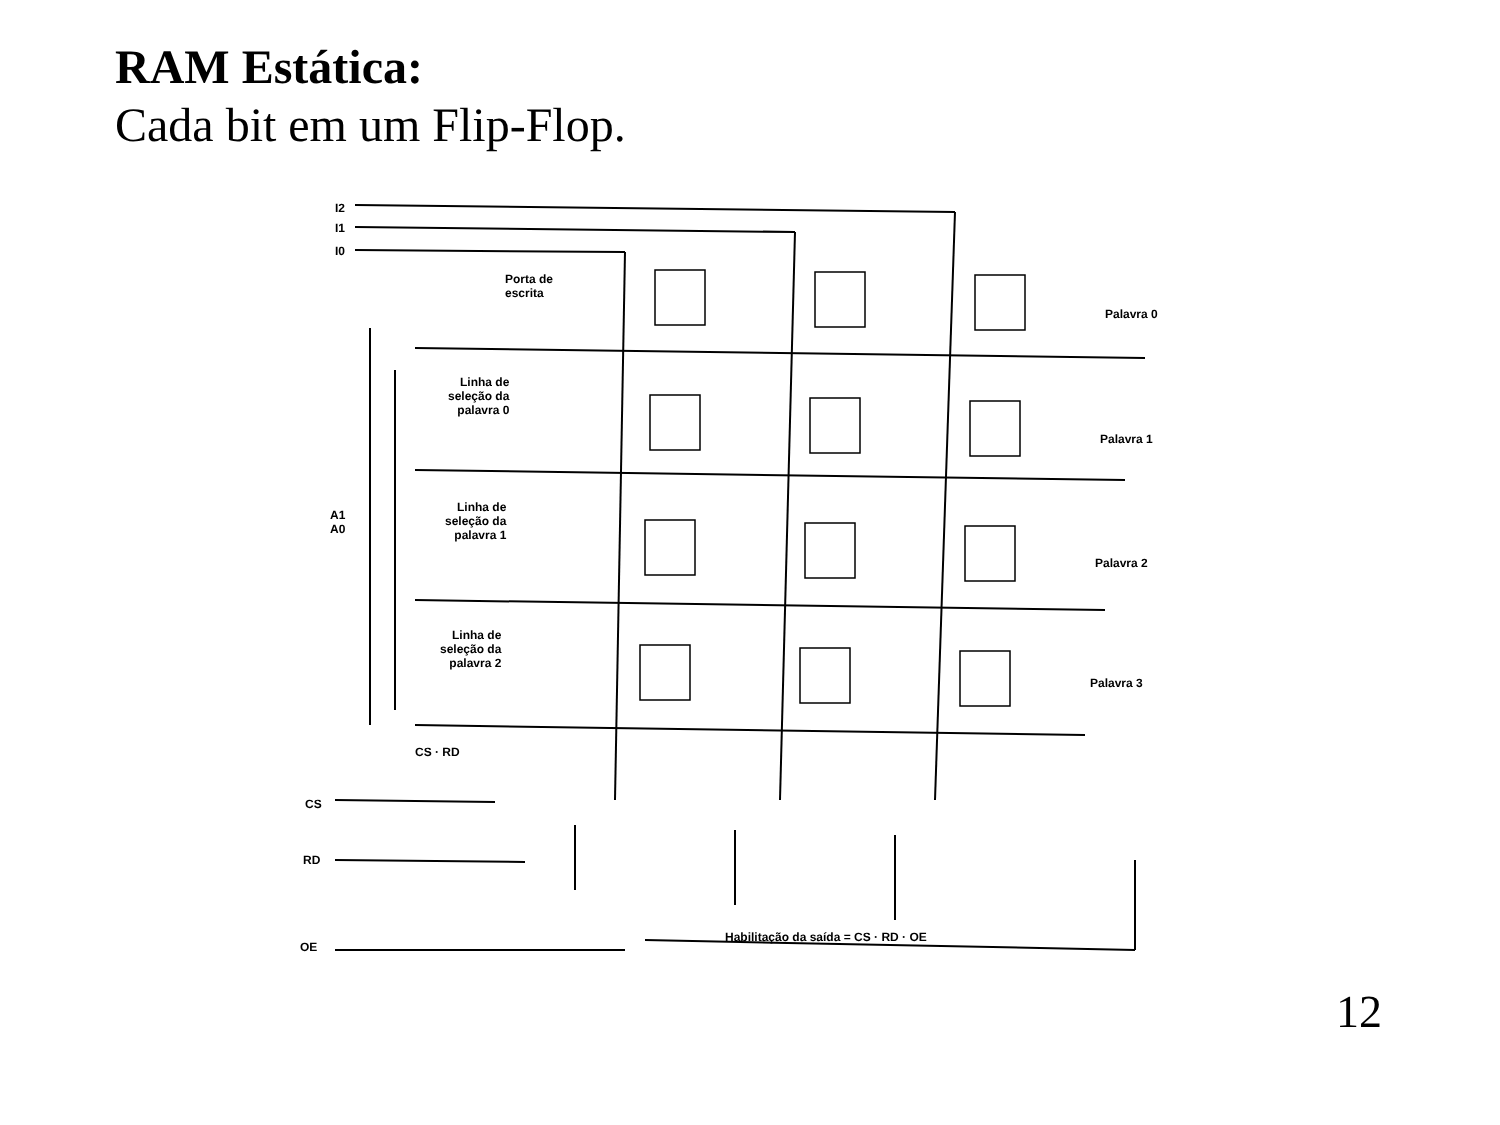RAM Estática:
Cada bit em um Flip-Flop.
I2
I1
I0
Porta de
escrita
Palavra 0
Palavra 1
Palavra 2
Palavra 3
Linha de
seleção da
palavra 0
Linha de
seleção da
palavra 1
Linha de
seleção da
palavra 2
A1
A0
CS · RD
CS
RD
OE
Habilitação da saída = CS · RD · OE
12